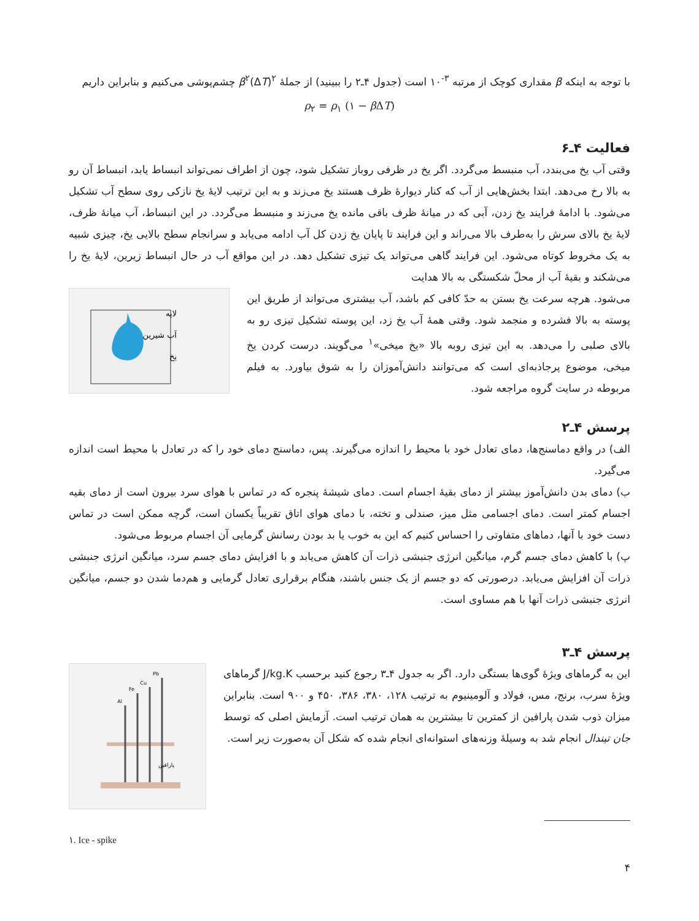با توجه به اینکه β مقداری کوچک از مرتبه <sup>۳-</sup>۱۰ است (جدول ۴ـ۲ را ببینید) از جملهٔ β<sup>۲</sup>(ΔT)<sup>۲</sup> چشم‌پوشی می‌کنیم و بنابراین داریم
ρ<sub>۲</sub> = ρ<sub>۱</sub> (۱ − β ΔT)
فعالیت ۴ـ۶
وقتی آب یخ می‌بندد، آب منبسط می‌گردد. اگر یخ در ظرفی روباز تشکیل شود، چون از اطراف نمی‌تواند انبساط یابد، انبساط آن رو به بالا رخ می‌دهد. ابتدا بخش‌هایی از آب که کنار دیوارهٔ ظرف هستند یخ می‌زند و به این ترتیب لایهٔ یخ نازکی روی سطح آب تشکیل می‌شود. با ادامهٔ فرایند یخ زدن، آبی که در میانهٔ ظرف باقی مانده یخ می‌زند و منبسط می‌گردد. در این انبساط، آب میانهٔ ظرف، لایهٔ یخ بالای سرش را به‌طرف بالا می‌راند و این فرایند تا پایان یخ زدن کل آب ادامه می‌یابد و سرانجام سطح بالایی یخ، چیزی شبیه به یک مخروط کوتاه می‌شود. این فرایند گاهی می‌تواند یک تیزی تشکیل دهد. در این مواقع آب در حال انبساط زیرین، لایهٔ یخ را می‌شکند و بقیهٔ آب از محلّ شکستگی به بالا هدایت
می‌شود. هرچه سرعت یخ بستن به حدّ کافی کم باشد، آب بیشتری می‌تواند از طریق این پوسته به بالا فشرده و منجمد شود. وقتی همهٔ آب یخ زد، این پوسته تشکیل تیزی رو به بالای صلبی را می‌دهد. به این تیزی روبه بالا «یخ میخی»<sup>۱</sup> می‌گویند. درست کردن یخ میخی، موضوع پرجاذبه‌ای است که می‌توانند دانش‌آموزان را به شوق بیاورد. به فیلم مربوطه در سایت گروه مراجعه شود.
لایه
آب شیرین
یخ
پرسش ۴ـ۲
الف) در واقع دماسنج‌ها، دمای تعادل خود با محیط را اندازه می‌گیرند. پس، دماسنج دمای خود را که در تعادل با محیط است اندازه می‌گیرد.
ب) دمای بدن دانش‌آموز بیشتر از دمای بقیهٔ اجسام است. دمای شیشهٔ پنجره که در تماس با هوای سرد بیرون است از دمای بقیه اجسام کمتر است. دمای اجسامی مثل میز، صندلی و تخته، با دمای هوای اتاق تقریباً یکسان است، گرچه ممکن است در تماس دست خود با آنها، دماهای متفاوتی را احساس کنیم که این به خوب یا بد بودن رسانش گرمایی آن اجسام مربوط می‌شود.
پ) با کاهش دمای جسم گرم، میانگین انرژی جنبشی ذرات آن کاهش می‌یابد و با افزایش دمای جسم سرد، میانگین انرژی جنبشی ذرات آن افزایش می‌یابد. درصورتی که دو جسم از یک جنس باشند، هنگام برقراری تعادل گرمایی و هم‌دما شدن دو جسم، میانگین انرژی جنبشی ذرات آنها با هم مساوی است.
پرسش ۴ـ۳
این به گرماهای ویژهٔ گوی‌ها بستگی دارد. اگر به جدول ۴ـ۳ رجوع کنید برحسب J/kg.K گرماهای ویژهٔ سرب، برنج، مس، فولاد و آلومینیوم به ترتیب ۱۲۸، ۳۸۰، ۳۸۶، ۴۵۰ و ۹۰۰ است. بنابراین میزان ذوب شدن پارافین از کمترین تا بیشترین به همان ترتیب است. آزمایش اصلی که توسط جان تیندال انجام شد به وسیلهٔ وزنه‌های استوانه‌ای انجام شده که شکل آن به‌صورت زیر است.
Al
Fe
Cu
Pb
پارافین
۱. Ice - spike
۴